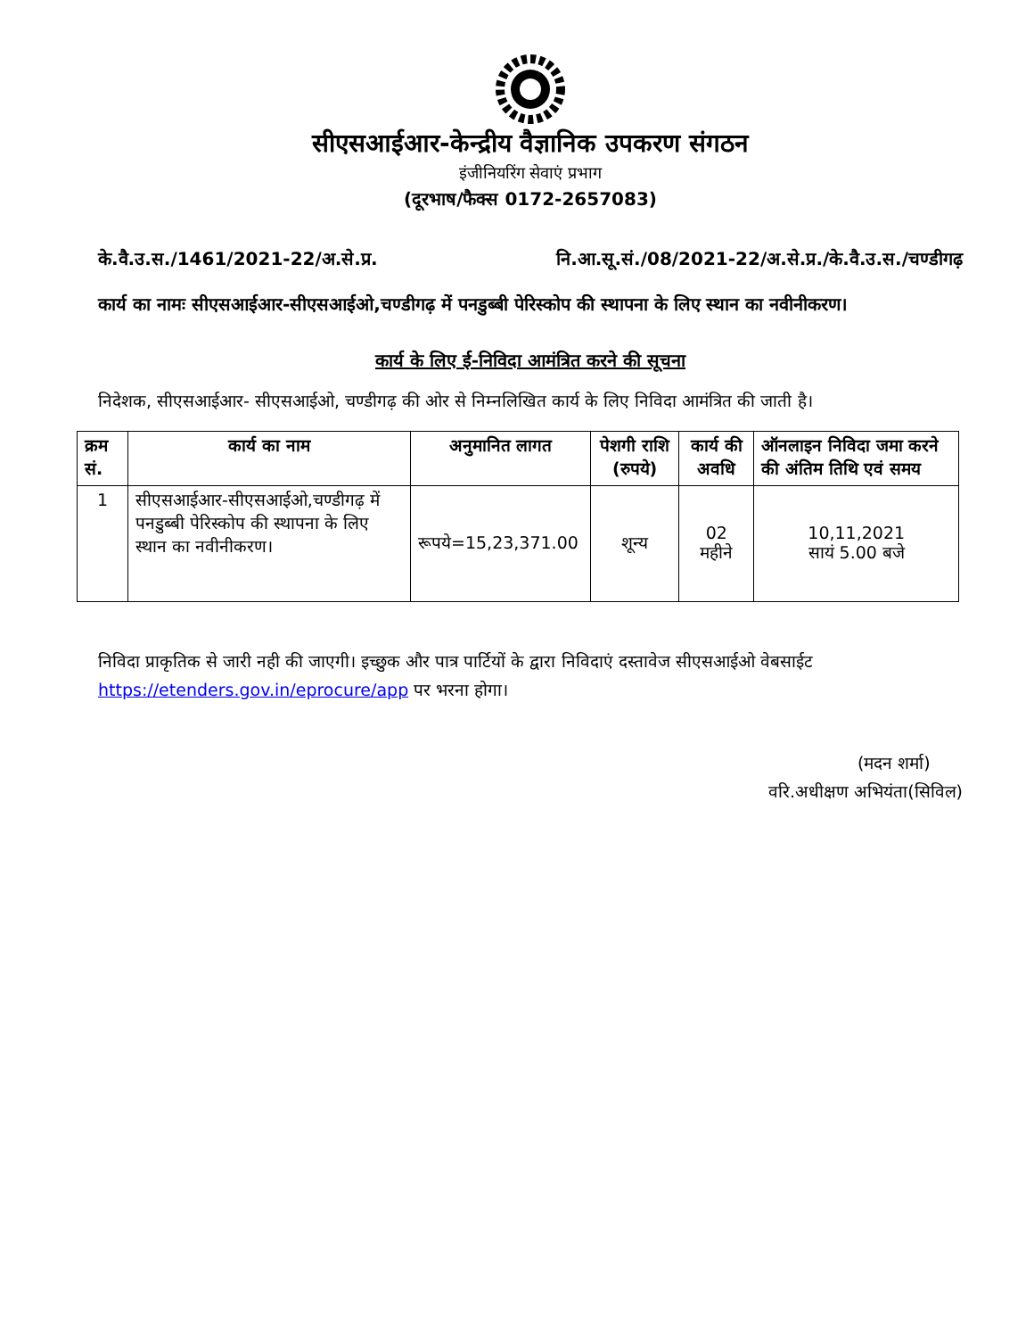सीएसआईआर-केन्द्रीय वैज्ञानिक उपकरण संगठन
इंजीनियरिंग सेवाएं प्रभाग
(दूरभाष/फैक्स 0172-2657083)
के.वै.उ.स./1461/2021-22/अ.से.प्र. नि.आ.सू.सं./08/2021-22/अ.से.प्र./के.वै.उ.स./चण्डीगढ़
कार्य का नामः सीएसआईआर-सीएसआईओ,चण्डीगढ़ में पनडुब्बी पेरिस्कोप की स्थापना के लिए स्थान का नवीनीकरण।
कार्य के लिए ई-निविदा आमंत्रित करने की सूचना
निदेशक, सीएसआईआर- सीएसआईओ, चण्डीगढ़ की ओर से निम्नलिखित कार्य के लिए निविदा आमंत्रित की जाती है।
| क्रम सं. | कार्य का नाम | अनुमानित लागत | पेशगी राशि (रुपये) | कार्य की अवधि | ऑनलाइन निविदा जमा करने की अंतिम तिथि एवं समय |
| --- | --- | --- | --- | --- | --- |
| 1 | सीएसआईआर-सीएसआईओ,चण्डीगढ़ में पनडुब्बी पेरिस्कोप की स्थापना के लिए स्थान का नवीनीकरण। | रूपये=15,23,371.00 | शून्य | 02 महीने | 10,11,2021 सायं 5.00 बजे |
निविदा प्राकृतिक से जारी नही की जाएगी। इच्छुक और पात्र पार्टियों के द्वारा निविदाएं दस्तावेज सीएसआईओ वेबसाईट https://etenders.gov.in/eprocure/app पर भरना होगा।
(मदन शर्मा)
वरि.अधीक्षण अभियंता(सिविल)